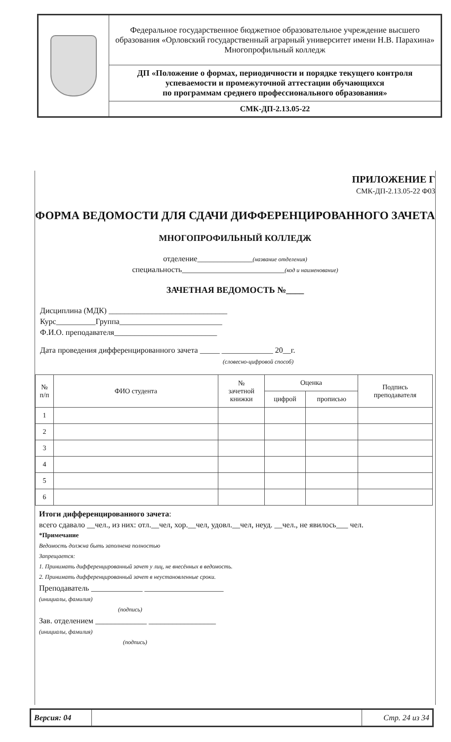| | Федеральное государственное бюджетное образовательное учреждение высшего образования «Орловский государственный аграрный университет имени Н.В. Парахина» Многопрофильный колледж |
| | ДП «Положение о формах, периодичности и порядке текущего контроля успеваемости и промежуточной аттестации обучающихся по программам среднего профессионального образования» |
| | СМК-ДП-2.13.05-22 |
ПРИЛОЖЕНИЕ Г
СМК-ДП-2.13.05-22 Ф03
ФОРМА ВЕДОМОСТИ ДЛЯ СДАЧИ ДИФФЕРЕНЦИРОВАННОГО ЗАЧЕТА
МНОГОПРОФИЛЬНЫЙ КОЛЛЕДЖ
отделение______________(название отделения)
специальность__________________________(код и наименование)
ЗАЧЕТНАЯ ВЕДОМОСТЬ №____
Дисциплина (МДК) ______________________________
Курс__________Группа__________________________
Ф.И.О. преподавателя__________________________
Дата проведения дифференцированного зачета _____ _____________ 20__г.
(словесно-цифровой способ)
| № п/п | ФИО студента | № зачетной книжки | Оценка | | Подпись преподавателя |
| --- | --- | --- | --- | --- | --- |
| | | | цифрой | прописью | |
| 1 | | | | | |
| 2 | | | | | |
| 3 | | | | | |
| 4 | | | | | |
| 5 | | | | | |
| 6 | | | | | |
Итоги дифференцированного зачета:
всего сдавало __чел., из них: отл.__чел, хор.__чел, удовл.__чел, неуд. __чел., не явилось___ чел.
*Примечание
Ведомость должна быть заполнена полностью
Запрещается:
1. Принимать дифференцированный зачет у лиц, не внесённых в ведомость.
2. Принимать дифференцированный зачет в неустановленные сроки.
Преподаватель _____________ ____________________
(инициалы, фамилия)
(подпись)
Зав. отделением _____________ _________________
(инициалы, фамилия)
(подпись)
| Версия: 04 | | Стр. 24 из 34 |